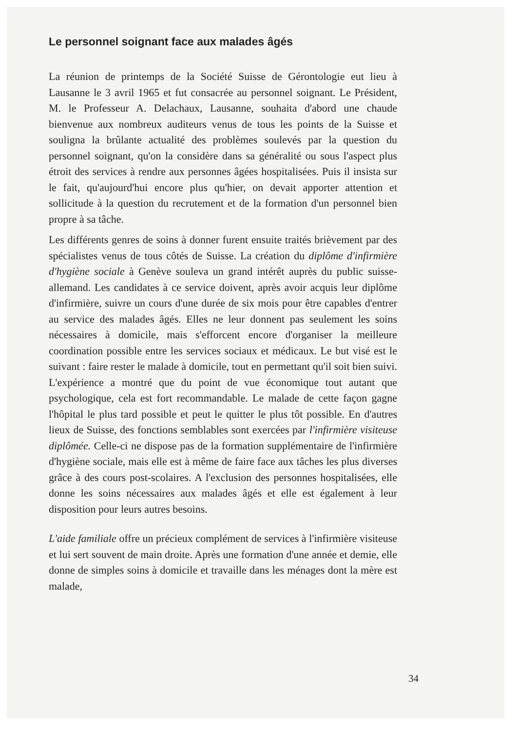Le personnel soignant face aux malades âgés
La réunion de printemps de la Société Suisse de Gérontologie eut lieu à Lausanne le 3 avril 1965 et fut consacrée au personnel soignant. Le Président, M. le Professeur A. Delachaux, Lausanne, souhaita d'abord une chaude bienvenue aux nombreux auditeurs venus de tous les points de la Suisse et souligna la brûlante actualité des problèmes soulevés par la question du personnel soignant, qu'on la considère dans sa généralité ou sous l'aspect plus étroit des services à rendre aux personnes âgées hospitalisées. Puis il insista sur le fait, qu'aujourd'hui encore plus qu'hier, on devait apporter attention et sollicitude à la question du recrutement et de la formation d'un personnel bien propre à sa tâche.
Les différents genres de soins à donner furent ensuite traités brièvement par des spécialistes venus de tous côtés de Suisse. La création du diplôme d'infirmière d'hygiène sociale à Genève souleva un grand intérêt auprès du public suisse-allemand. Les candidates à ce service doivent, après avoir acquis leur diplôme d'infirmière, suivre un cours d'une durée de six mois pour être capables d'entrer au service des malades âgés. Elles ne leur donnent pas seulement les soins nécessaires à domicile, mais s'efforcent encore d'organiser la meilleure coordination possible entre les services sociaux et médicaux. Le but visé est le suivant : faire rester le malade à domicile, tout en permettant qu'il soit bien suivi. L'expérience a montré que du point de vue économique tout autant que psychologique, cela est fort recommandable. Le malade de cette façon gagne l'hôpital le plus tard possible et peut le quitter le plus tôt possible. En d'autres lieux de Suisse, des fonctions semblables sont exercées par l'infirmière visiteuse diplômée. Celle-ci ne dispose pas de la formation supplémentaire de l'infirmière d'hygiène sociale, mais elle est à même de faire face aux tâches les plus diverses grâce à des cours post-scolaires. A l'exclusion des personnes hospitalisées, elle donne les soins nécessaires aux malades âgés et elle est également à leur disposition pour leurs autres besoins.
L'aide familiale offre un précieux complément de services à l'infirmière visiteuse et lui sert souvent de main droite. Après une formation d'une année et demie, elle donne de simples soins à domicile et travaille dans les ménages dont la mère est malade,
34